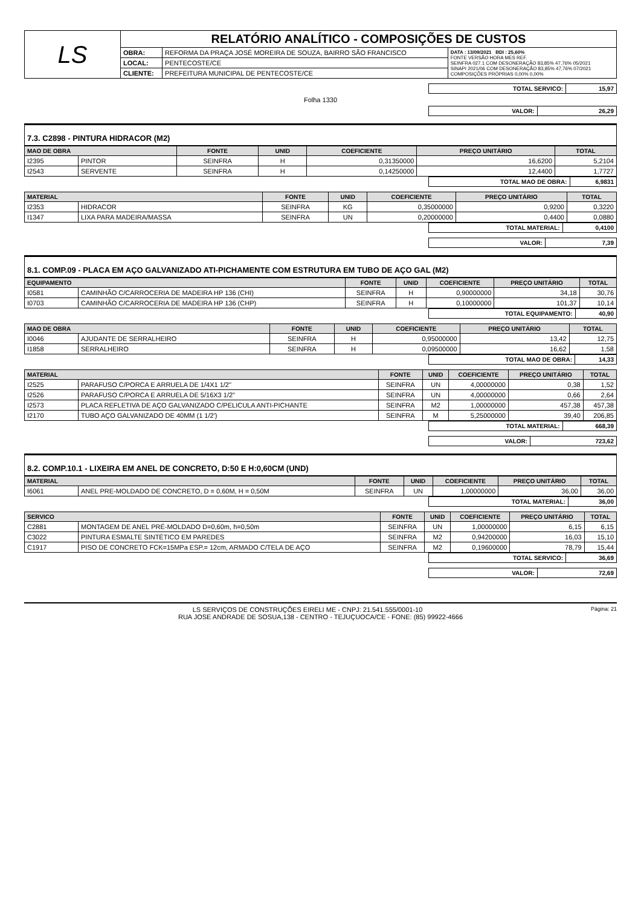| LS | RELATÓRIO ANALÍTICO - COMPOSIÇÕES DE CUSTOS | | |
| | OBRA: | REFORMA DA PRAÇA JOSÉ MOREIRA DE SOUZA, BAIRRO SÃO FRANCISCO | DATA : 13/09/2021 BDI : 25,60% FONTE VERSÃO HORA MES REF. SEINFRA 027.1 COM DESONERAÇÃO 83,85% 47,76% 05/2021 SINAPI 2021/06 COM DESONERAÇÃO 83,85% 47,76% 07/2021 COMPOSIÇÕES PRÓPRIAS 0,00% 0,00% |
| | LOCAL: | PENTECOSTE/CE | |
| | CLIENTE: | PREFEITURA MUNICIPAL DE PENTECOSTE/CE | |
| TOTAL SERVICO: | 15,97 |
Folha 1330
| VALOR: | 26,29 |
7.3. C2898 - PINTURA HIDRACOR (M2)
| MAO DE OBRA | | FONTE | UNID | COEFICIENTE | PREÇO UNITÁRIO | TOTAL |
| --- | --- | --- | --- | --- | --- | --- |
| I2395 | PINTOR | SEINFRA | H | 0,31350000 | 16,6200 | 5,2104 |
| I2543 | SERVENTE | SEINFRA | H | 0,14250000 | 12,4400 | 1,7727 |
| TOTAL MAO DE OBRA: | 6,9831 |
| MATERIAL | | FONTE | UNID | COEFICIENTE | PREÇO UNITÁRIO | TOTAL |
| --- | --- | --- | --- | --- | --- | --- |
| I2353 | HIDRACOR | SEINFRA | KG | 0,35000000 | 0,9200 | 0,3220 |
| I1347 | LIXA PARA MADEIRA/MASSA | SEINFRA | UN | 0,20000000 | 0,4400 | 0,0880 |
| TOTAL MATERIAL: | 0,4100 |
| VALOR: | 7,39 |
8.1. COMP.09 - PLACA EM AÇO GALVANIZADO ATI-PICHAMENTE COM ESTRUTURA EM TUBO DE AÇO GAL (M2)
| EQUIPAMENTO | | FONTE | UNID | COEFICIENTE | PREÇO UNITÁRIO | TOTAL |
| --- | --- | --- | --- | --- | --- | --- |
| I0581 | CAMINHÃO C/CARROCERIA DE MADEIRA HP 136 (CHI) | SEINFRA | H | 0,90000000 | 34,18 | 30,76 |
| I0703 | CAMINHÃO C/CARROCERIA DE MADEIRA HP 136 (CHP) | SEINFRA | H | 0,10000000 | 101,37 | 10,14 |
| TOTAL EQUIPAMENTO: | 40,90 |
| MAO DE OBRA | | FONTE | UNID | COEFICIENTE | PREÇO UNITÁRIO | TOTAL |
| --- | --- | --- | --- | --- | --- | --- |
| I0046 | AJUDANTE DE SERRALHEIRO | SEINFRA | H | 0,95000000 | 13,42 | 12,75 |
| I1858 | SERRALHEIRO | SEINFRA | H | 0,09500000 | 16,62 | 1,58 |
| TOTAL MAO DE OBRA: | 14,33 |
| MATERIAL | | FONTE | UNID | COEFICIENTE | PREÇO UNITÁRIO | TOTAL |
| --- | --- | --- | --- | --- | --- | --- |
| I2525 | PARAFUSO C/PORCA E ARRUELA DE 1/4X1 1/2" | SEINFRA | UN | 4,00000000 | 0,38 | 1,52 |
| I2526 | PARAFUSO C/PORCA E ARRUELA DE 5/16X3 1/2" | SEINFRA | UN | 4,00000000 | 0,66 | 2,64 |
| I2573 | PLACA REFLETIVA DE AÇO GALVANIZADO C/PELICULA ANTI-PICHANTE | SEINFRA | M2 | 1,00000000 | 457,38 | 457,38 |
| I2170 | TUBO AÇO GALVANIZADO DE 40MM (1 1/2') | SEINFRA | M | 5,25000000 | 39,40 | 206,85 |
| TOTAL MATERIAL: | 668,39 |
| VALOR: | 723,62 |
8.2. COMP.10.1 - LIXEIRA EM ANEL DE CONCRETO, D:50 E H:0,60CM (UND)
| MATERIAL | | FONTE | UNID | COEFICIENTE | PREÇO UNITÁRIO | TOTAL |
| --- | --- | --- | --- | --- | --- | --- |
| I6061 | ANEL PRE-MOLDADO DE CONCRETO, D = 0,60M, H = 0,50M | SEINFRA | UN | 1,00000000 | 36,00 | 36,00 |
| TOTAL MATERIAL: | 36,00 |
| SERVICO | | FONTE | UNID | COEFICIENTE | PREÇO UNITÁRIO | TOTAL |
| --- | --- | --- | --- | --- | --- | --- |
| C2881 | MONTAGEM DE ANEL PRÉ-MOLDADO D=0,60m, h=0,50m | SEINFRA | UN | 1,00000000 | 6,15 | 6,15 |
| C3022 | PINTURA ESMALTE SINTÉTICO EM PAREDES | SEINFRA | M2 | 0,94200000 | 16,03 | 15,10 |
| C1917 | PISO DE CONCRETO FCK=15MPa ESP.= 12cm, ARMADO C/TELA DE AÇO | SEINFRA | M2 | 0,19600000 | 78,79 | 15,44 |
| TOTAL SERVICO: | 36,69 |
| VALOR: | 72,69 |
Página: 21 LS SERVIÇOS DE CONSTRUÇÕES EIRELI ME - CNPJ: 21.541.555/0001-10
RUA JOSE ANDRADE DE SOSUA,138 - CENTRO - TEJUÇUOCA/CE - FONE: (85) 99922-4666